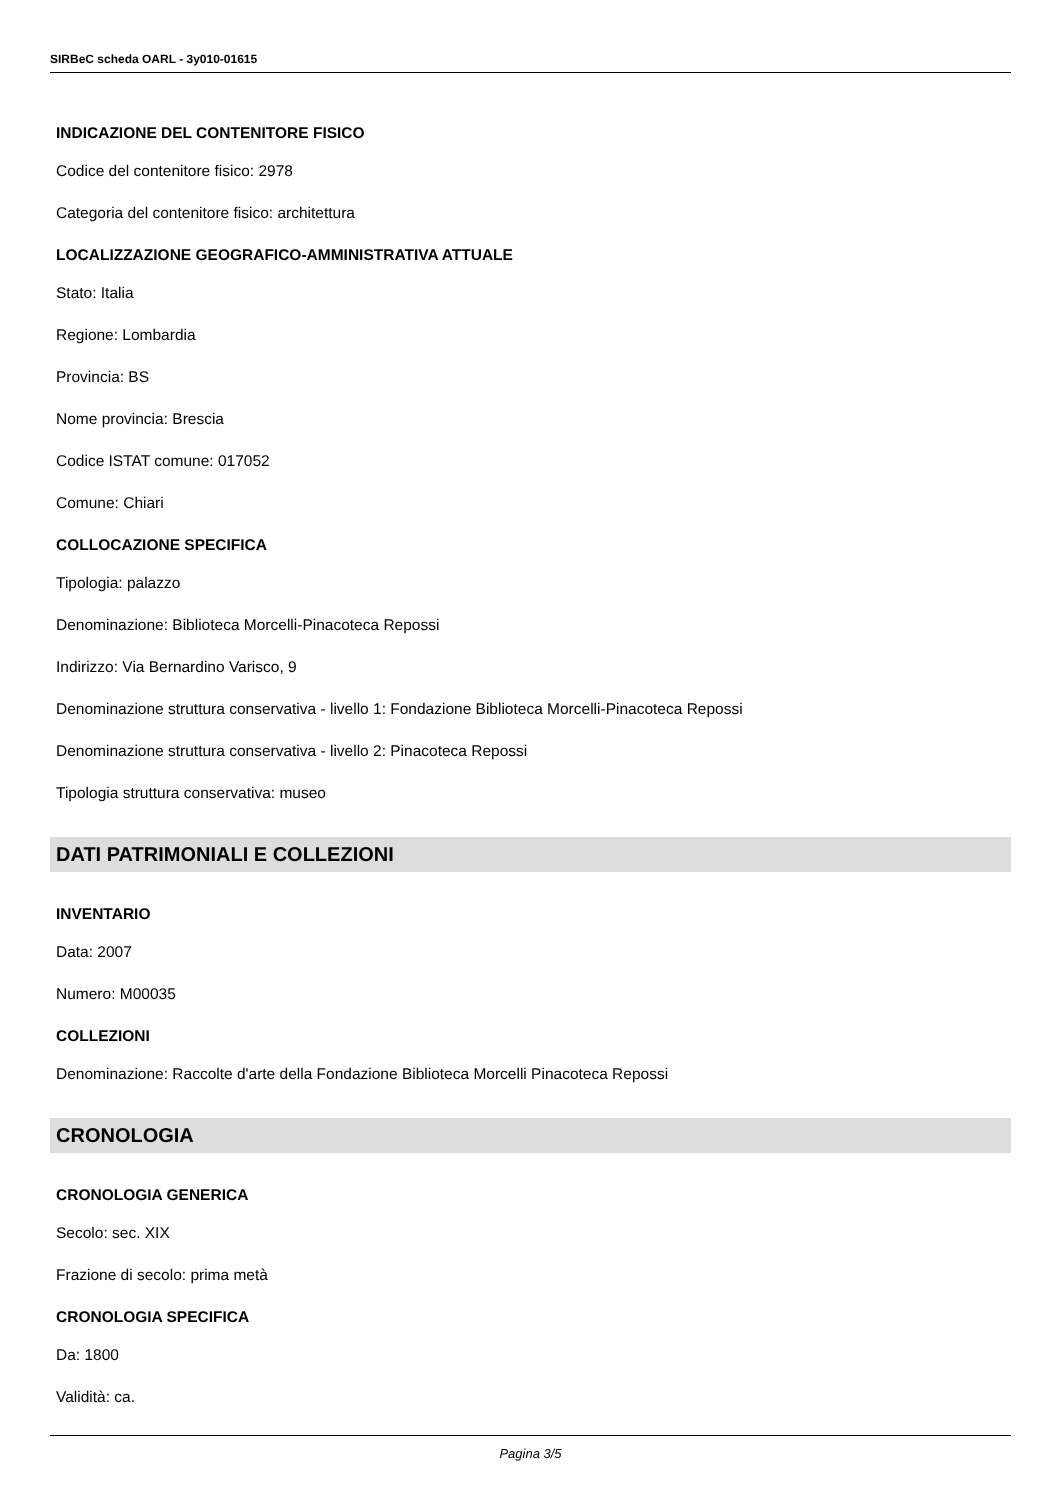SIRBeC scheda OARL - 3y010-01615
INDICAZIONE DEL CONTENITORE FISICO
Codice del contenitore fisico: 2978
Categoria del contenitore fisico: architettura
LOCALIZZAZIONE GEOGRAFICO-AMMINISTRATIVA ATTUALE
Stato: Italia
Regione: Lombardia
Provincia: BS
Nome provincia: Brescia
Codice ISTAT comune: 017052
Comune: Chiari
COLLOCAZIONE SPECIFICA
Tipologia: palazzo
Denominazione: Biblioteca Morcelli-Pinacoteca Repossi
Indirizzo: Via Bernardino Varisco, 9
Denominazione struttura conservativa - livello 1: Fondazione Biblioteca Morcelli-Pinacoteca Repossi
Denominazione struttura conservativa - livello 2: Pinacoteca Repossi
Tipologia struttura conservativa: museo
DATI PATRIMONIALI E COLLEZIONI
INVENTARIO
Data: 2007
Numero: M00035
COLLEZIONI
Denominazione: Raccolte d'arte della Fondazione Biblioteca Morcelli Pinacoteca Repossi
CRONOLOGIA
CRONOLOGIA GENERICA
Secolo: sec. XIX
Frazione di secolo: prima metà
CRONOLOGIA SPECIFICA
Da: 1800
Validità: ca.
Pagina 3/5